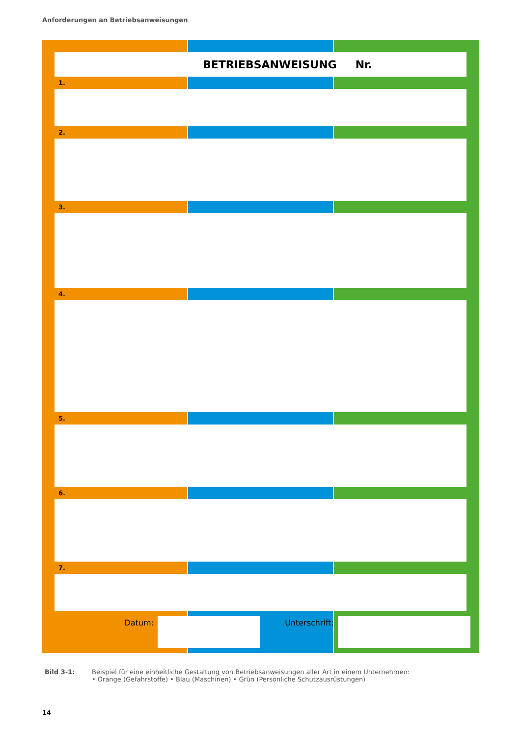Anforderungen an Betriebsanweisungen
BETRIEBSANWEISUNG Nr.
1.
2.
3.
4.
5.
6.
7.
Datum: Unterschrift:
Bild 3-1: Beispiel für eine einheitliche Gestaltung von Betriebsanweisungen aller Art in einem Unternehmen:
• Orange (Gefahrstoffe) • Blau (Maschinen) • Grün (Persönliche Schutzausrüstungen)
14